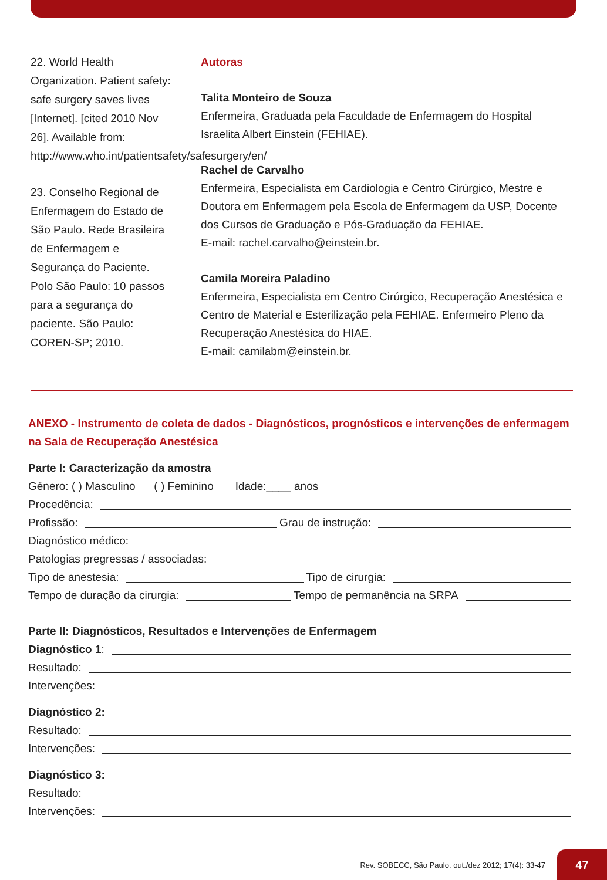22. World Health Organization. Patient safety: safe surgery saves lives [Internet]. [cited 2010 Nov 26]. Available from: http://www.who.int/patientsafety/safesurgery/en/
23. Conselho Regional de Enfermagem do Estado de São Paulo. Rede Brasileira de Enfermagem e Segurança do Paciente. Polo São Paulo: 10 passos para a segurança do paciente. São Paulo: COREN-SP; 2010.
Autoras
Talita Monteiro de Souza
Enfermeira, Graduada pela Faculdade de Enfermagem do Hospital Israelita Albert Einstein (FEHIAE).
Rachel de Carvalho
Enfermeira, Especialista em Cardiologia e Centro Cirúrgico, Mestre e Doutora em Enfermagem pela Escola de Enfermagem da USP, Docente dos Cursos de Graduação e Pós-Graduação da FEHIAE.
E-mail: rachel.carvalho@einstein.br.
Camila Moreira Paladino
Enfermeira, Especialista em Centro Cirúrgico, Recuperação Anestésica e Centro de Material e Esterilização pela FEHIAE. Enfermeiro Pleno da Recuperação Anestésica do HIAE.
E-mail: camilabm@einstein.br.
ANEXO - Instrumento de coleta de dados - Diagnósticos, prognósticos e intervenções de enfermagem na Sala de Recuperação Anestésica
Parte I: Caracterização da amostra
Gênero: ( ) Masculino ( ) Feminino Idade:____ anos
Procedência:
Profissão: Grau de instrução:
Diagnóstico médico:
Patologias pregressas / associadas:
Tipo de anestesia: Tipo de cirurgia:
Tempo de duração da cirurgia: Tempo de permanência na SRPA
Parte II: Diagnósticos, Resultados e Intervenções de Enfermagem
Diagnóstico 1:
Resultado:
Intervenções:
Diagnóstico 2:
Resultado:
Intervenções:
Diagnóstico 3:
Resultado:
Intervenções:
Rev. SOBECC, São Paulo. out./dez 2012; 17(4): 33-47
47